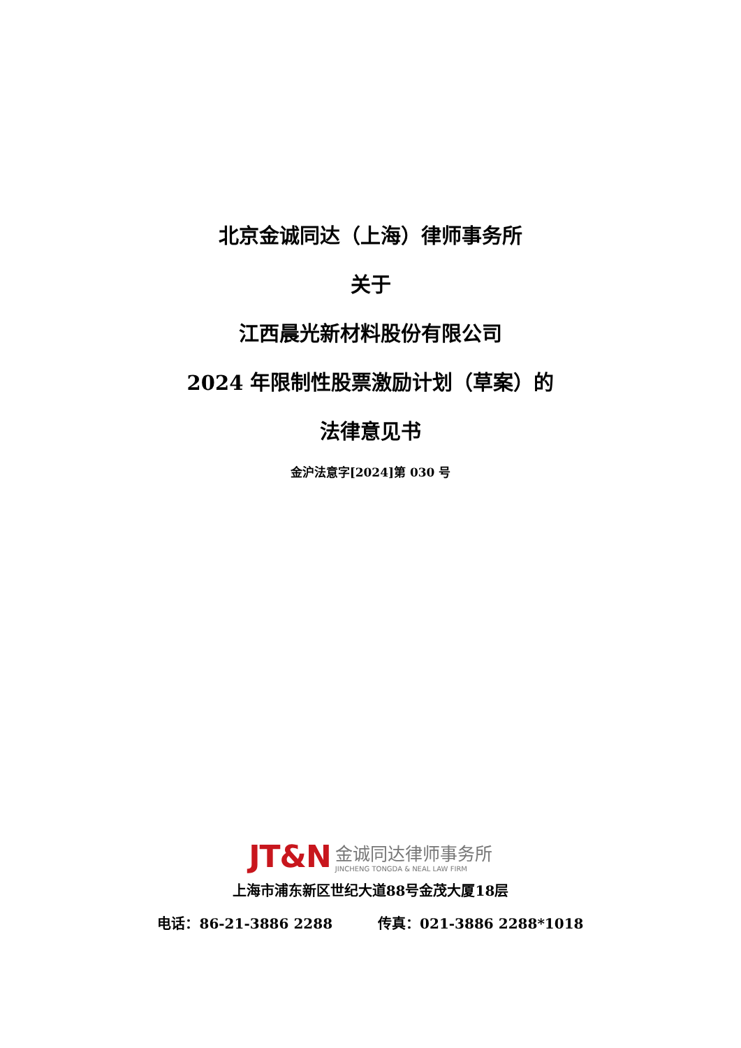北京金诚同达（上海）律师事务所
关于
江西晨光新材料股份有限公司
2024 年限制性股票激励计划（草案）的
法律意见书
金沪法意字[2024]第 030 号
JT&N 金诚同达律师事务所
JINCHENG TONGDA & NEAL LAW FIRM
上海市浦东新区世纪大道88号金茂大厦18层
电话：86-21-3886 2288 传真：021-3886 2288*1018